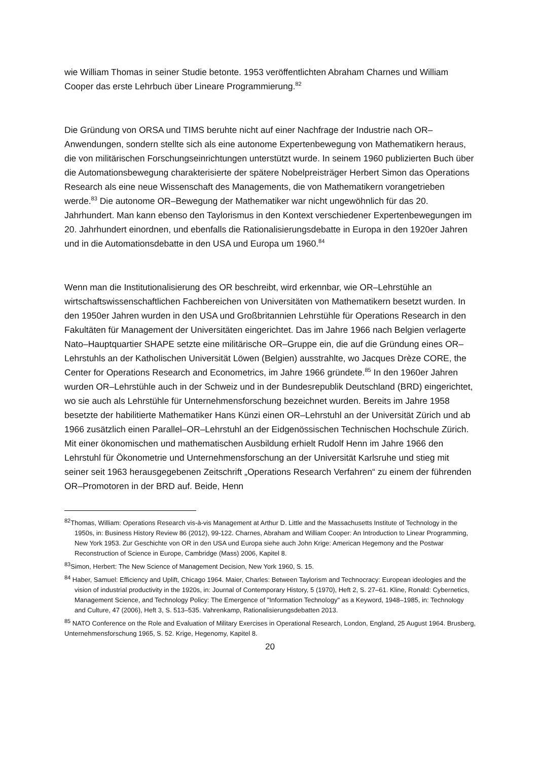wie William Thomas in seiner Studie betonte. 1953 veröffentlichten Abraham Charnes und William Cooper das erste Lehrbuch über Lineare Programmierung.<sup>82</sup>
Die Gründung von ORSA und TIMS beruhte nicht auf einer Nachfrage der Industrie nach OR–Anwendungen, sondern stellte sich als eine autonome Expertenbewegung von Mathematikern heraus, die von militärischen Forschungseinrichtungen unterstützt wurde. In seinem 1960 publizierten Buch über die Automationsbewegung charakterisierte der spätere Nobelpreisträger Herbert Simon das Operations Research als eine neue Wissenschaft des Managements, die von Mathematikern vorangetrieben werde.<sup>83</sup> Die autonome OR–Bewegung der Mathematiker war nicht ungewöhnlich für das 20. Jahrhundert. Man kann ebenso den Taylorismus in den Kontext verschiedener Expertenbewegungen im 20. Jahrhundert einordnen, und ebenfalls die Rationalisierungsdebatte in Europa in den 1920er Jahren und in die Automationsdebatte in den USA und Europa um 1960.<sup>84</sup>
Wenn man die Institutionalisierung des OR beschreibt, wird erkennbar, wie OR–Lehrstühle an wirtschaftswissenschaftlichen Fachbereichen von Universitäten von Mathematikern besetzt wurden. In den 1950er Jahren wurden in den USA und Großbritannien Lehrstühle für Operations Research in den Fakultäten für Management der Universitäten eingerichtet. Das im Jahre 1966 nach Belgien verlagerte Nato–Hauptquartier SHAPE setzte eine militärische OR–Gruppe ein, die auf die Gründung eines OR–Lehrstuhls an der Katholischen Universität Löwen (Belgien) ausstrahlte, wo Jacques Drèze CORE, the Center for Operations Research and Econometrics, im Jahre 1966 gründete.<sup>85</sup> In den 1960er Jahren wurden OR–Lehrstühle auch in der Schweiz und in der Bundesrepublik Deutschland (BRD) eingerichtet, wo sie auch als Lehrstühle für Unternehmensforschung bezeichnet wurden. Bereits im Jahre 1958 besetzte der habilitierte Mathematiker Hans Künzi einen OR–Lehrstuhl an der Universität Zürich und ab 1966 zusätzlich einen Parallel–OR–Lehrstuhl an der Eidgenössischen Technischen Hochschule Zürich. Mit einer ökonomischen und mathematischen Ausbildung erhielt Rudolf Henn im Jahre 1966 den Lehrstuhl für Ökonometrie und Unternehmensforschung an der Universität Karlsruhe und stieg mit seiner seit 1963 herausgegebenen Zeitschrift „Operations Research Verfahren“ zu einem der führenden OR–Promotoren in der BRD auf. Beide, Henn
<sup>82</sup> Thomas, William: Operations Research vis-à-vis Management at Arthur D. Little and the Massachusetts Institute of Technology in the 1950s, in: Business History Review 86 (2012), 99-122. Charnes, Abraham and William Cooper: An Introduction to Linear Programming, New York 1953. Zur Geschichte von OR in den USA und Europa siehe auch John Krige: American Hegemony and the Postwar Reconstruction of Science in Europe, Cambridge (Mass) 2006, Kapitel 8.
<sup>83</sup> Simon, Herbert: The New Science of Management Decision, New York 1960, S. 15.
<sup>84</sup> Haber, Samuel: Efficiency and Uplift, Chicago 1964. Maier, Charles: Between Taylorism and Technocracy: European ideologies and the vision of industrial productivity in the 1920s, in: Journal of Contemporary History, 5 (1970), Heft 2, S. 27–61. Kline, Ronald: Cybernetics, Management Science, and Technology Policy: The Emergence of "Information Technology" as a Keyword, 1948–1985, in: Technology and Culture, 47 (2006), Heft 3, S. 513–535. Vahrenkamp, Rationalisierungsdebatten 2013.
<sup>85</sup> NATO Conference on the Role and Evaluation of Military Exercises in Operational Research, London, England, 25 August 1964. Brusberg, Unternehmensforschung 1965, S. 52. Krige, Hegenomy, Kapitel 8.
20